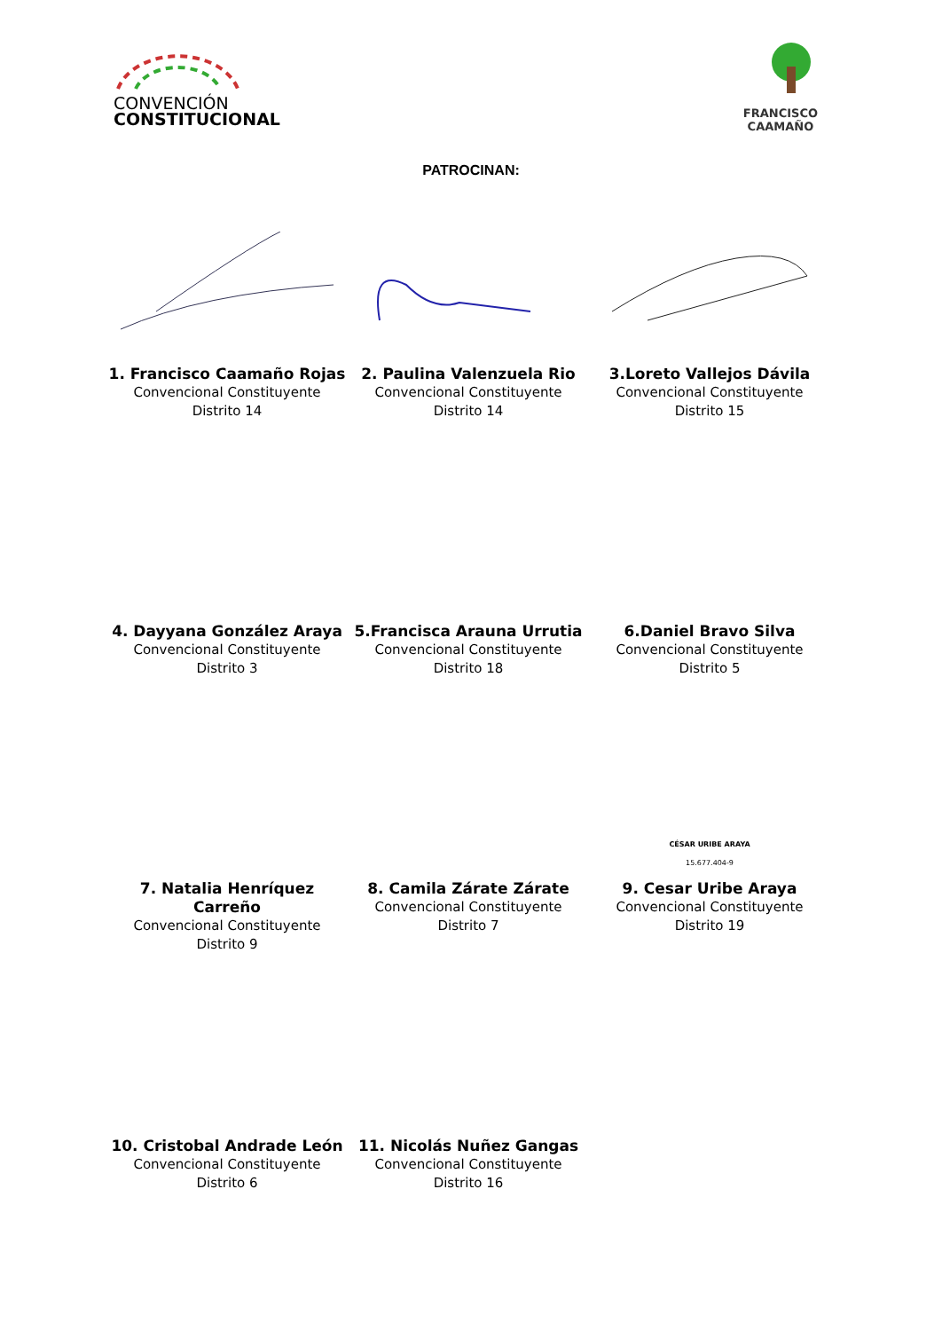CONVENCIÓN
CONSTITUCIONAL
FRANCISCO
CAAMAÑO
PATROCINAN:
1. Francisco Caamaño Rojas
Convencional Constituyente
Distrito 14
2. Paulina Valenzuela Rio
Convencional Constituyente
Distrito 14
3.Loreto Vallejos Dávila
Convencional Constituyente
Distrito 15
4. Dayyana González Araya
Convencional Constituyente
Distrito 3
5.Francisca Arauna Urrutia
Convencional Constituyente
Distrito 18
6.Daniel Bravo Silva
Convencional Constituyente
Distrito 5
7. Natalia Henríquez Carreño
Convencional Constituyente
Distrito 9
8. Camila Zárate Zárate
Convencional Constituyente
Distrito 7
CÉSAR URIBE ARAYA
15.677.404-9
9. Cesar Uribe Araya
Convencional Constituyente
Distrito 19
10. Cristobal Andrade León
Convencional Constituyente
Distrito 6
11. Nicolás Nuñez Gangas
Convencional Constituyente
Distrito 16